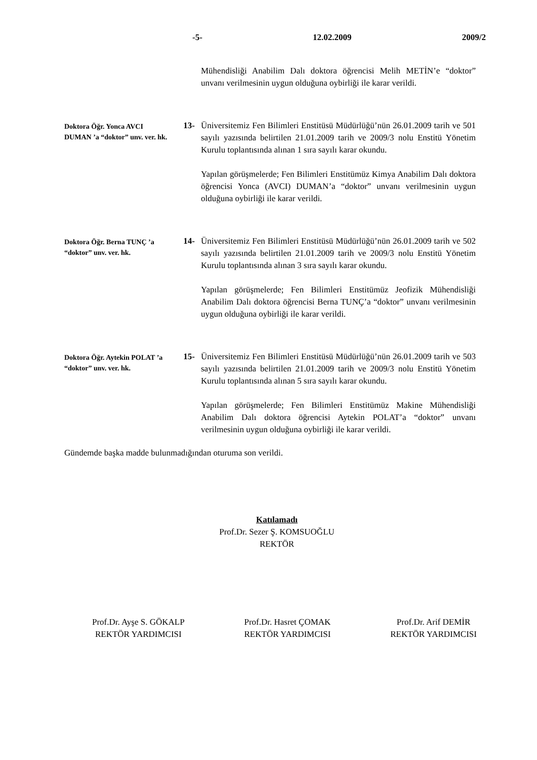-5- 12.02.2009 2009/2
Mühendisliği Anabilim Dalı doktora öğrencisi Melih METİN’e “doktor” unvanı verilmesinin uygun olduğuna oybirliği ile karar verildi.
Doktora Öğr. Yonca AVCI DUMAN ’a “doktor” unv. ver. hk.
13- Üniversitemiz Fen Bilimleri Enstitüsü Müdürlüğü’nün 26.01.2009 tarih ve 501 sayılı yazısında belirtilen 21.01.2009 tarih ve 2009/3 nolu Enstitü Yönetim Kurulu toplantısında alınan 1 sıra sayılı karar okundu.
Yapılan görüşmelerde; Fen Bilimleri Enstitümüz Kimya Anabilim Dalı doktora öğrencisi Yonca (AVCI) DUMAN’a “doktor” unvanı verilmesinin uygun olduğuna oybirliği ile karar verildi.
Doktora Öğr. Berna TUNÇ ’a “doktor” unv. ver. hk.
14- Üniversitemiz Fen Bilimleri Enstitüsü Müdürlüğü’nün 26.01.2009 tarih ve 502 sayılı yazısında belirtilen 21.01.2009 tarih ve 2009/3 nolu Enstitü Yönetim Kurulu toplantısında alınan 3 sıra sayılı karar okundu.
Yapılan görüşmelerde; Fen Bilimleri Enstitümüz Jeofizik Mühendisliği Anabilim Dalı doktora öğrencisi Berna TUNÇ’a “doktor” unvanı verilmesinin uygun olduğuna oybirliği ile karar verildi.
Doktora Öğr. Aytekin POLAT ’a “doktor” unv. ver. hk.
15- Üniversitemiz Fen Bilimleri Enstitüsü Müdürlüğü’nün 26.01.2009 tarih ve 503 sayılı yazısında belirtilen 21.01.2009 tarih ve 2009/3 nolu Enstitü Yönetim Kurulu toplantısında alınan 5 sıra sayılı karar okundu.
Yapılan görüşmelerde; Fen Bilimleri Enstitümüz Makine Mühendisliği Anabilim Dalı doktora öğrencisi Aytekin POLAT’a “doktor” unvanı verilmesinin uygun olduğuna oybirliği ile karar verildi.
Gündemde başka madde bulunmadığından oturuma son verildi.
Katılamadı
Prof.Dr. Sezer Ş. KOMSUOĞLU
REKTÖR
Prof.Dr. Ayşe S. GÖKALP
REKTÖR YARDIMCISI
Prof.Dr. Hasret ÇOMAK
REKTÖR YARDIMCISI
Prof.Dr. Arif DEMİR
REKTÖR YARDIMCISI